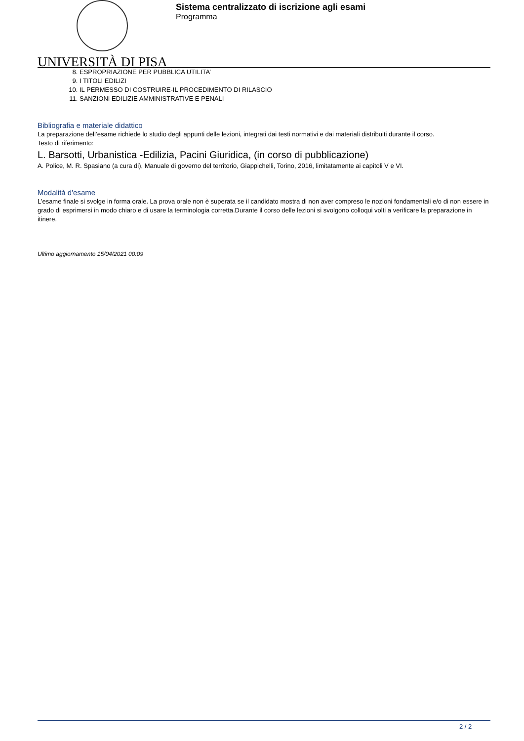Sistema centralizzato di iscrizione agli esami
Programma
UNIVERSITÀ DI PISA
8. ESPROPRIAZIONE PER PUBBLICA UTILITA’
9. I TITOLI EDILIZI
10. IL PERMESSO DI COSTRUIRE-IL PROCEDIMENTO DI RILASCIO
11. SANZIONI EDILIZIE AMMINISTRATIVE E PENALI
Bibliografia e materiale didattico
La preparazione dell’esame richiede lo studio degli appunti delle lezioni, integrati dai testi normativi e dai materiali distribuiti durante il corso.
Testo di riferimento:
L. Barsotti, Urbanistica -Edilizia, Pacini Giuridica, (in corso di pubblicazione)
A. Police, M. R. Spasiano (a cura di), Manuale di governo del territorio, Giappichelli, Torino, 2016, limitatamente ai capitoli V e VI.
Modalità d'esame
L’esame finale si svolge in forma orale. La prova orale non è superata se il candidato mostra di non aver compreso le nozioni fondamentali e/o di non essere in grado di esprimersi in modo chiaro e di usare la terminologia corretta.Durante il corso delle lezioni si svolgono colloqui volti a verificare la preparazione in itinere.
Ultimo aggiornamento 15/04/2021 00:09
2 / 2